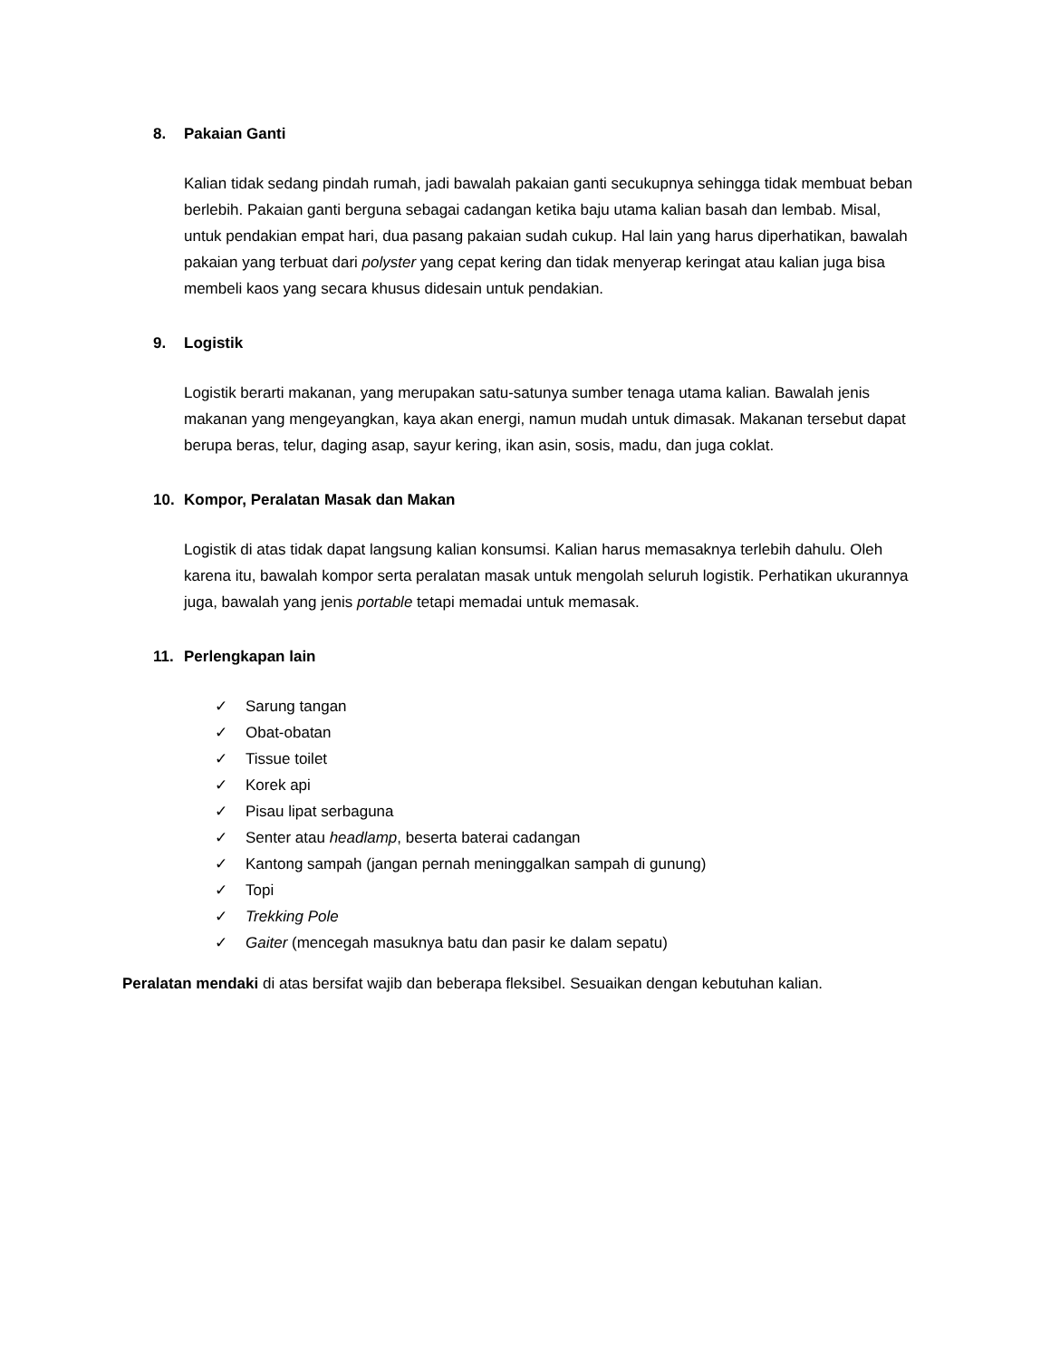8. Pakaian Ganti
Kalian tidak sedang pindah rumah, jadi bawalah pakaian ganti secukupnya sehingga tidak membuat beban berlebih. Pakaian ganti berguna sebagai cadangan ketika baju utama kalian basah dan lembab. Misal, untuk pendakian empat hari, dua pasang pakaian sudah cukup. Hal lain yang harus diperhatikan, bawalah pakaian yang terbuat dari polyster yang cepat kering dan tidak menyerap keringat atau kalian juga bisa membeli kaos yang secara khusus didesain untuk pendakian.
9. Logistik
Logistik berarti makanan, yang merupakan satu-satunya sumber tenaga utama kalian. Bawalah jenis makanan yang mengeyangkan, kaya akan energi, namun mudah untuk dimasak. Makanan tersebut dapat berupa beras, telur, daging asap, sayur kering, ikan asin, sosis, madu, dan juga coklat.
10. Kompor, Peralatan Masak dan Makan
Logistik di atas tidak dapat langsung kalian konsumsi. Kalian harus memasaknya terlebih dahulu. Oleh karena itu, bawalah kompor serta peralatan masak untuk mengolah seluruh logistik. Perhatikan ukurannya juga, bawalah yang jenis portable tetapi memadai untuk memasak.
11. Perlengkapan lain
✓ Sarung tangan
✓ Obat-obatan
✓ Tissue toilet
✓ Korek api
✓ Pisau lipat serbaguna
✓ Senter atau headlamp, beserta baterai cadangan
✓ Kantong sampah (jangan pernah meninggalkan sampah di gunung)
✓ Topi
✓ Trekking Pole
✓ Gaiter (mencegah masuknya batu dan pasir ke dalam sepatu)
Peralatan mendaki di atas bersifat wajib dan beberapa fleksibel. Sesuaikan dengan kebutuhan kalian.